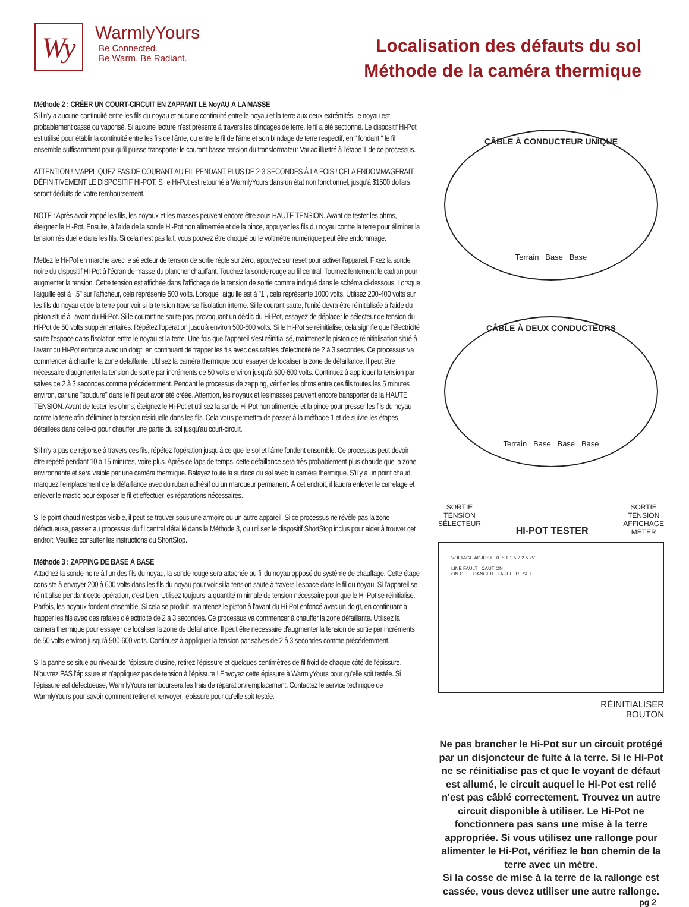Wy
WarmlyYours
Be Connected.
Be Warm. Be Radiant.
Localisation des défauts du sol
Méthode de la caméra thermique
Méthode 2 : CRÉER UN COURT-CIRCUIT EN ZAPPANT LE NoyAU À LA MASSE
S'il n'y a aucune continuité entre les fils du noyau et aucune continuité entre le noyau et la terre aux deux extrémités, le noyau est probablement cassé ou vaporisé. Si aucune lecture n'est présente à travers les blindages de terre, le fil a été sectionné. Le dispositif Hi-Pot est utilisé pour établir la continuité entre les fils de l'âme, ou entre le fil de l'âme et son blindage de terre respectif, en " fondant " le fil ensemble suffisamment pour qu'il puisse transporter le courant basse tension du transformateur Variac illustré à l'étape 1 de ce processus.
ATTENTION ! N'APPLIQUEZ PAS DE COURANT AU FIL PENDANT PLUS DE 2-3 SECONDES À LA FOIS ! CELA ENDOMMAGERAIT DÉFINITIVEMENT LE DISPOSITIF HI-POT. Si le Hi-Pot est retourné à WarmlyYours dans un état non fonctionnel, jusqu'à $1500 dollars seront déduits de votre remboursement.
NOTE : Après avoir zappé les fils, les noyaux et les masses peuvent encore être sous HAUTE TENSION. Avant de tester les ohms, éteignez le Hi-Pot. Ensuite, à l'aide de la sonde Hi-Pot non alimentée et de la pince, appuyez les fils du noyau contre la terre pour éliminer la tension résiduelle dans les fils. Si cela n'est pas fait, vous pouvez être choqué ou le voltmètre numérique peut être endommagé.
Mettez le Hi-Pot en marche avec le sélecteur de tension de sortie réglé sur zéro, appuyez sur reset pour activer l'appareil. Fixez la sonde noire du dispositif Hi-Pot à l'écran de masse du plancher chauffant. Touchez la sonde rouge au fil central. Tournez lentement le cadran pour augmenter la tension. Cette tension est affichée dans l'affichage de la tension de sortie comme indiqué dans le schéma ci-dessous. Lorsque l'aiguille est à ".5" sur l'afficheur, cela représente 500 volts. Lorsque l'aiguille est à "1", cela représente 1000 volts. Utilisez 200-400 volts sur les fils du noyau et de la terre pour voir si la tension traverse l'isolation interne. Si le courant saute, l'unité devra être réinitialisée à l'aide du piston situé à l'avant du Hi-Pot. Si le courant ne saute pas, provoquant un déclic du Hi-Pot, essayez de déplacer le sélecteur de tension du Hi-Pot de 50 volts supplémentaires. Répétez l'opération jusqu'à environ 500-600 volts. Si le Hi-Pot se réinitialise, cela signifie que l'électricité saute l'espace dans l'isolation entre le noyau et la terre. Une fois que l'appareil s'est réinitialisé, maintenez le piston de réinitialisation situé à l'avant du Hi-Pot enfoncé avec un doigt, en continuant de frapper les fils avec des rafales d'électricité de 2 à 3 secondes. Ce processus va commencer à chauffer la zone défaillante. Utilisez la caméra thermique pour essayer de localiser la zone de défaillance. Il peut être nécessaire d'augmenter la tension de sortie par incréments de 50 volts environ jusqu'à 500-600 volts. Continuez à appliquer la tension par salves de 2 à 3 secondes comme précédemment. Pendant le processus de zapping, vérifiez les ohms entre ces fils toutes les 5 minutes environ, car une "soudure" dans le fil peut avoir été créée. Attention, les noyaux et les masses peuvent encore transporter de la HAUTE TENSION. Avant de tester les ohms, éteignez le Hi-Pot et utilisez la sonde Hi-Pot non alimentée et la pince pour presser les fils du noyau contre la terre afin d'éliminer la tension résiduelle dans les fils. Cela vous permettra de passer à la méthode 1 et de suivre les étapes détaillées dans celle-ci pour chauffer une partie du sol jusqu'au court-circuit.
S'il n'y a pas de réponse à travers ces fils, répétez l'opération jusqu'à ce que le sol et l'âme fondent ensemble. Ce processus peut devoir être répété pendant 10 à 15 minutes, voire plus. Après ce laps de temps, cette défaillance sera très probablement plus chaude que la zone environnante et sera visible par une caméra thermique. Balayez toute la surface du sol avec la caméra thermique. S'il y a un point chaud, marquez l'emplacement de la défaillance avec du ruban adhésif ou un marqueur permanent. À cet endroit, il faudra enlever le carrelage et enlever le mastic pour exposer le fil et effectuer les réparations nécessaires.
Si le point chaud n'est pas visible, il peut se trouver sous une armoire ou un autre appareil. Si ce processus ne révèle pas la zone défectueuse, passez au processus du fil central détaillé dans la Méthode 3, ou utilisez le dispositif ShortStop inclus pour aider à trouver cet endroit. Veuillez consulter les instructions du ShortStop.
Méthode 3 : ZAPPING DE BASE À BASE
Attachez la sonde noire à l'un des fils du noyau, la sonde rouge sera attachée au fil du noyau opposé du système de chauffage. Cette étape consiste à envoyer 200 à 600 volts dans les fils du noyau pour voir si la tension saute à travers l'espace dans le fil du noyau. Si l'appareil se réinitialise pendant cette opération, c'est bien. Utilisez toujours la quantité minimale de tension nécessaire pour que le Hi-Pot se réinitialise. Parfois, les noyaux fondent ensemble. Si cela se produit, maintenez le piston à l'avant du Hi-Pot enfoncé avec un doigt, en continuant à frapper les fils avec des rafales d'électricité de 2 à 3 secondes. Ce processus va commencer à chauffer la zone défaillante. Utilisez la caméra thermique pour essayer de localiser la zone de défaillance. Il peut être nécessaire d'augmenter la tension de sortie par incréments de 50 volts environ jusqu'à 500-600 volts. Continuez à appliquer la tension par salves de 2 à 3 secondes comme précédemment.
Si la panne se situe au niveau de l'épissure d'usine, retirez l'épissure et quelques centimètres de fil froid de chaque côté de l'épissure. N'ouvrez PAS l'épissure et n'appliquez pas de tension à l'épissure ! Envoyez cette épissure à WarmlyYours pour qu'elle soit testée. Si l'épissure est défectueuse, WarmlyYours remboursera les frais de réparation/remplacement. Contactez le service technique de WarmlyYours pour savoir comment retirer et renvoyer l'épissure pour qu'elle soit testée.
CÂBLE À CONDUCTEUR UNIQUE
Terrain Base Base
CÂBLE À DEUX CONDUCTEURS
Terrain Base Base Base
SORTIE
TENSION
SÉLECTEUR HI-POT TESTER SORTIE
TENSION
AFFICHAGE
METER
VOLTAGE ADJUST 0 .5 1 1.5 2 2.5 kV
LINE FAULT CAUTION
ON OFF DANGER FAULT RESET
RÉINITIALISER
BOUTON
Ne pas brancher le Hi-Pot sur un circuit protégé par un disjoncteur de fuite à la terre. Si le Hi-Pot ne se réinitialise pas et que le voyant de défaut est allumé, le circuit auquel le Hi-Pot est relié n'est pas câblé correctement. Trouvez un autre circuit disponible à utiliser. Le Hi-Pot ne fonctionnera pas sans une mise à la terre appropriée. Si vous utilisez une rallonge pour alimenter le Hi-Pot, vérifiez le bon chemin de la terre avec un mètre.
Si la cosse de mise à la terre de la rallonge est cassée, vous devez utiliser une autre rallonge.
pg 2